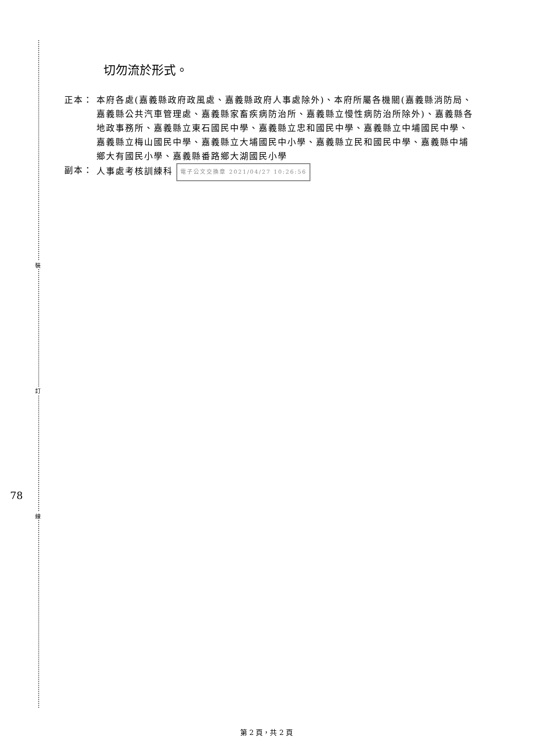裝
訂
線
78
切勿流於形式。
正本： 本府各處(嘉義縣政府政風處、嘉義縣政府人事處除外)、本府所屬各機關(嘉義縣消防局、嘉義縣公共汽車管理處、嘉義縣家畜疾病防治所、嘉義縣立慢性病防治所除外)、嘉義縣各地政事務所、嘉義縣立東石國民中學、嘉義縣立忠和國民中學、嘉義縣立中埔國民中學、嘉義縣立梅山國民中學、嘉義縣立大埔國民中小學、嘉義縣立民和國民中學、嘉義縣中埔鄉大有國民小學、嘉義縣番路鄉大湖國民小學
副本： 人事處考核訓練科 電子公文交換章 2021/04/27 10:26:56
第 2 頁，共 2 頁